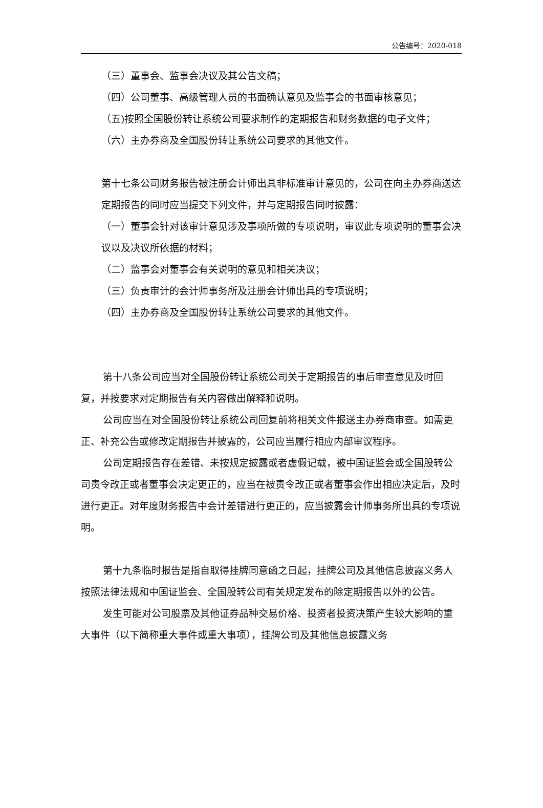公告编号：2020-018
（三）董事会、监事会决议及其公告文稿；
（四）公司董事、高级管理人员的书面确认意见及监事会的书面审核意见；
（五)按照全国股份转让系统公司要求制作的定期报告和财务数据的电子文件；
（六）主办券商及全国股份转让系统公司要求的其他文件。
第十七条公司财务报告被注册会计师出具非标准审计意见的，公司在向主办券商送达定期报告的同时应当提交下列文件，并与定期报告同时披露：
（一）董事会针对该审计意见涉及事项所做的专项说明，审议此专项说明的董事会决议以及决议所依据的材料；
（二）监事会对董事会有关说明的意见和相关决议；
（三）负责审计的会计师事务所及注册会计师出具的专项说明；
（四）主办券商及全国股份转让系统公司要求的其他文件。
第十八条公司应当对全国股份转让系统公司关于定期报告的事后审查意见及时回复，并按要求对定期报告有关内容做出解释和说明。
公司应当在对全国股份转让系统公司回复前将相关文件报送主办券商审查。如需更正、补充公告或修改定期报告并披露的，公司应当履行相应内部审议程序。
公司定期报告存在差错、未按规定披露或者虚假记载，被中国证监会或全国股转公司责令改正或者董事会决定更正的，应当在被责令改正或者董事会作出相应决定后，及时进行更正。对年度财务报告中会计差错进行更正的，应当披露会计师事务所出具的专项说明。
第十九条临时报告是指自取得挂牌同意函之日起，挂牌公司及其他信息披露义务人按照法律法规和中国证监会、全国股转公司有关规定发布的除定期报告以外的公告。
发生可能对公司股票及其他证券品种交易价格、投资者投资决策产生较大影响的重大事件（以下简称重大事件或重大事项），挂牌公司及其他信息披露义务